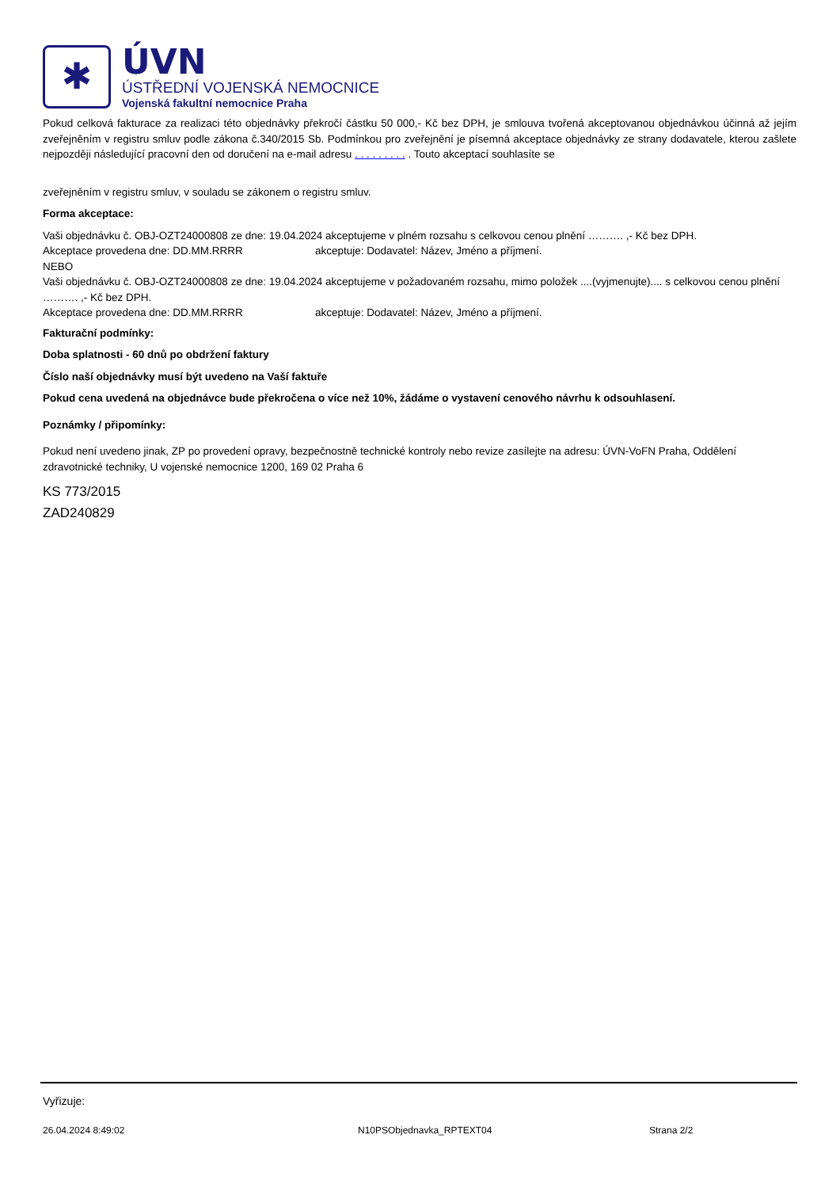✱
ÚVN
ÚSTŘEDNÍ VOJENSKÁ NEMOCNICE
Vojenská fakultní nemocnice Praha
Pokud celková fakturace za realizaci této objednávky překročí částku 50 000,- Kč bez DPH, je smlouva tvořená akceptovanou objednávkou účinná až jejím zveřejněním v registru smluv podle zákona č.340/2015 Sb. Podmínkou pro zveřejnění je písemná akceptace objednávky ze strany dodavatele, kterou zašlete nejpozději následující pracovní den od doručení na e-mail adresu . . . . . . . . . . Touto akceptací souhlasíte se
zveřejněním v registru smluv, v souladu se zákonem o registru smluv.
Forma akceptace:
Vaši objednávku č. OBJ-OZT24000808 ze dne: 19.04.2024 akceptujeme v plném rozsahu s celkovou cenou plnění ………. ,- Kč bez DPH.
Akceptace provedena dne: DD.MM.RRRR akceptuje: Dodavatel: Název, Jméno a příjmení.
NEBO
Vaši objednávku č. OBJ-OZT24000808 ze dne: 19.04.2024 akceptujeme v požadovaném rozsahu, mimo položek ....(vyjmenujte).... s celkovou cenou plnění ………. ,- Kč bez DPH.
Akceptace provedena dne: DD.MM.RRRR akceptuje: Dodavatel: Název, Jméno a příjmení.
Fakturační podmínky:
Doba splatnosti - 60 dnů po obdržení faktury
Číslo naší objednávky musí být uvedeno na Vaší faktuře
Pokud cena uvedená na objednávce bude překročena o více než 10%, žádáme o vystavení cenového návrhu k odsouhlasení.
Poznámky / připomínky:
Pokud není uvedeno jinak, ZP po provedení opravy, bezpečnostně technické kontroly nebo revize zasílejte na adresu: ÚVN-VoFN Praha, Oddělení zdravotnické techniky, U vojenské nemocnice 1200, 169 02 Praha 6
KS 773/2015
ZAD240829
Vyřizuje:
26.04.2024 8:49:02 N10PSObjednavka_RPTEXT04 Strana 2/2